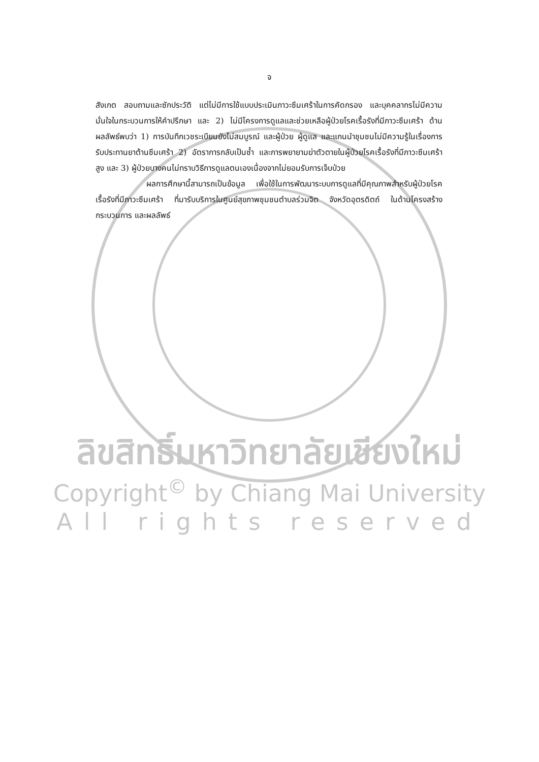จ
สังเกต สอบถามและซักประวัติ แต่ไม่มีการใช้แบบประเมินภาวะซึมเศร้าในการคัดกรอง และบุคคลากรไม่มีความมั่นใจในกระบวนการให้คำปรึกษา และ 2) ไม่มีโครงการดูแลและช่วยเหลือผู้ป่วยโรคเรื้อรังที่มีภาวะซึมเศร้า ด้านผลลัพธ์พบว่า 1) การบันทึกเวชระเบียนยังไม่สมบูรณ์ และผู้ป่วย ผู้ดูแล และแกนนำชุมชนไม่มีความรู้ในเรื่องการรับประทานยาต้านซึมเศร้า 2) อัตราการกลับเป็นซ้ำ และการพยายามฆ่าตัวตายในผู้ป่วยโรคเรื้อรังที่มีภาวะซึมเศร้าสูง และ 3) ผู้ป่วยบางคนไม่ทราบวิธีการดูแลตนเองเนื่องจากไม่ยอมรับการเจ็บป่วย
ผลการศึกษานี้สามารถเป็นข้อมูล เพื่อใช้ในการพัฒนาระบบการดูแลที่มีคุณภาพสำหรับผู้ป่วยโรคเรื้อรังที่มีภาวะซึมเศร้า ที่มารับบริการในศูนย์สุขภาพชุมชนตำบลร่วมจิต จังหวัดอุตรดิตถ์ ในด้านโครงสร้าง กระบวนการ และผลลัพธ์
ลิขสิทธิ์มหาวิทยาลัยเชียงใหม่
Copyright<sup>©</sup> by Chiang Mai University
All rights reserved